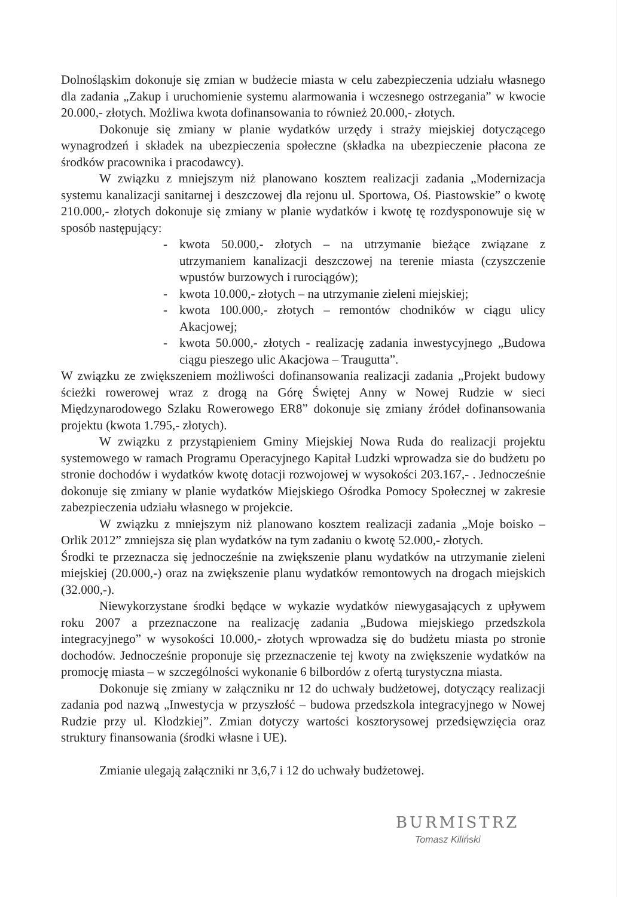Dolnośląskim dokonuje się zmian w budżecie miasta w celu zabezpieczenia udziału własnego dla zadania „Zakup i uruchomienie systemu alarmowania i wczesnego ostrzegania” w kwocie 20.000,- złotych. Możliwa kwota dofinansowania to również 20.000,- złotych.
Dokonuje się zmiany w planie wydatków urzędy i straży miejskiej dotyczącego wynagrodzeń i składek na ubezpieczenia społeczne (składka na ubezpieczenie płacona ze środków pracownika i pracodawcy).
W związku z mniejszym niż planowano kosztem realizacji zadania „Modernizacja systemu kanalizacji sanitarnej i deszczowej dla rejonu ul. Sportowa, Oś. Piastowskie” o kwotę 210.000,- złotych dokonuje się zmiany w planie wydatków i kwotę tę rozdysponowuje się w sposób następujący:
- kwota 50.000,- złotych – na utrzymanie bieżące związane z utrzymaniem kanalizacji deszczowej na terenie miasta (czyszczenie wpustów burzowych i rurociągów);
- kwota 10.000,- złotych – na utrzymanie zieleni miejskiej;
- kwota 100.000,- złotych – remontów chodników w ciągu ulicy Akacjowej;
- kwota 50.000,- złotych - realizację zadania inwestycyjnego „Budowa ciągu pieszego ulic Akacjowa – Traugutta”.
W związku ze zwiększeniem możliwości dofinansowania realizacji zadania „Projekt budowy ścieżki rowerowej wraz z drogą na Górę Świętej Anny w Nowej Rudzie w sieci Międzynarodowego Szlaku Rowerowego ER8” dokonuje się zmiany źródeł dofinansowania projektu (kwota 1.795,- złotych).
W związku z przystąpieniem Gminy Miejskiej Nowa Ruda do realizacji projektu systemowego w ramach Programu Operacyjnego Kapitał Ludzki wprowadza sie do budżetu po stronie dochodów i wydatków kwotę dotacji rozwojowej w wysokości 203.167,- . Jednocześnie dokonuje się zmiany w planie wydatków Miejskiego Ośrodka Pomocy Społecznej w zakresie zabezpieczenia udziału własnego w projekcie.
W związku z mniejszym niż planowano kosztem realizacji zadania „Moje boisko – Orlik 2012” zmniejsza się plan wydatków na tym zadaniu o kwotę 52.000,- złotych.
Środki te przeznacza się jednocześnie na zwiększenie planu wydatków na utrzymanie zieleni miejskiej (20.000,-) oraz na zwiększenie planu wydatków remontowych na drogach miejskich (32.000,-).
Niewykorzystane środki będące w wykazie wydatków niewygasających z upływem roku 2007 a przeznaczone na realizację zadania „Budowa miejskiego przedszkola integracyjnego” w wysokości 10.000,- złotych wprowadza się do budżetu miasta po stronie dochodów. Jednocześnie proponuje się przeznaczenie tej kwoty na zwiększenie wydatków na promocję miasta – w szczególności wykonanie 6 bilbordów z ofertą turystyczna miasta.
Dokonuje się zmiany w załączniku nr 12 do uchwały budżetowej, dotyczący realizacji zadania pod nazwą „Inwestycja w przyszłość – budowa przedszkola integracyjnego w Nowej Rudzie przy ul. Kłodzkiej”. Zmian dotyczy wartości kosztorysowej przedsięwzięcia oraz struktury finansowania (środki własne i UE).
Zmianie ulegają załączniki nr 3,6,7 i 12 do uchwały budżetowej.
BURMISTRZ
Tomasz Kiliński